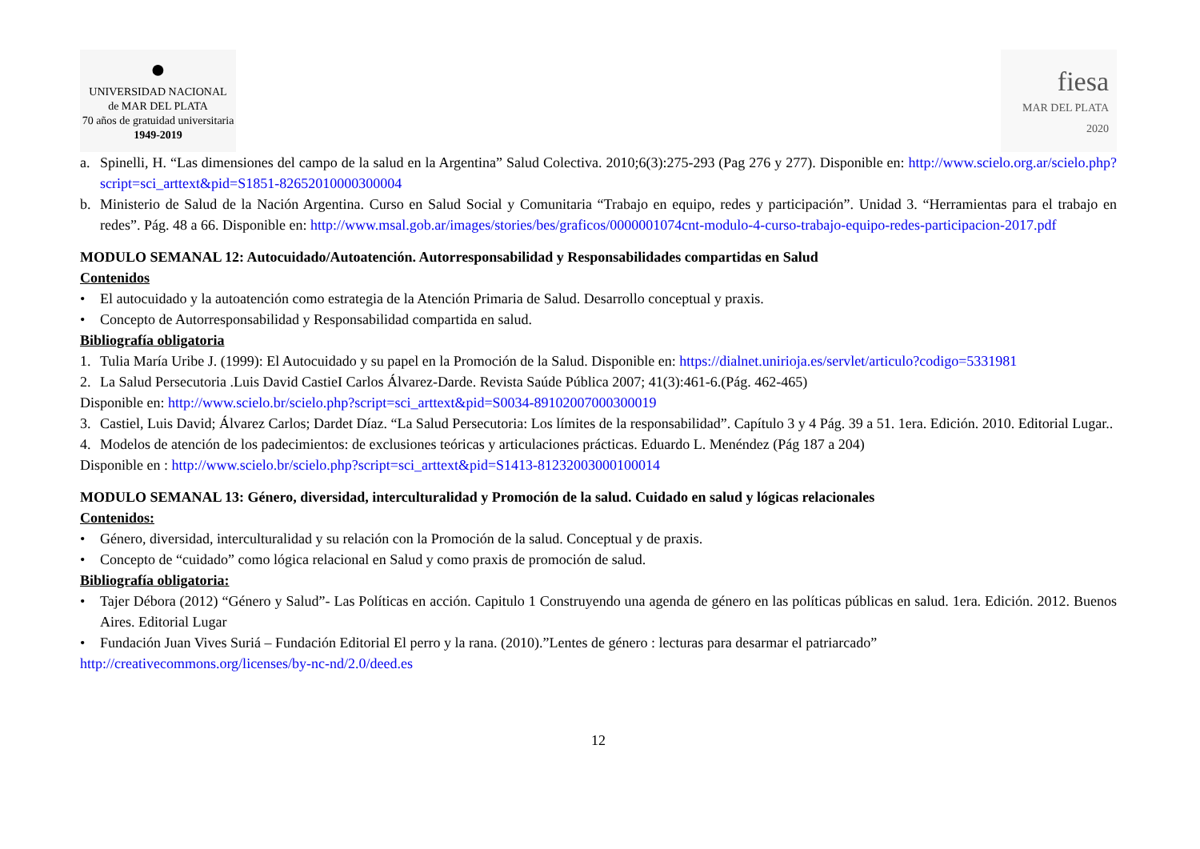●
UNIVERSIDAD NACIONAL
de MAR DEL PLATA
70 años de gratuidad universitaria
1949-2019
fiesa
MAR DEL PLATA
2020
a. Spinelli, H. “Las dimensiones del campo de la salud en la Argentina” Salud Colectiva. 2010;6(3):275-293 (Pag 276 y 277). Disponible en: http://www.scielo.org.ar/scielo.php?script=sci_arttext&pid=S1851-82652010000300004
b. Ministerio de Salud de la Nación Argentina. Curso en Salud Social y Comunitaria “Trabajo en equipo, redes y participación”. Unidad 3. “Herramientas para el trabajo en redes”. Pág. 48 a 66. Disponible en: http://www.msal.gob.ar/images/stories/bes/graficos/0000001074cnt-modulo-4-curso-trabajo-equipo-redes-participacion-2017.pdf
MODULO SEMANAL 12: Autocuidado/Autoatención. Autorresponsabilidad y Responsabilidades compartidas en Salud
Contenidos
• El autocuidado y la autoatención como estrategia de la Atención Primaria de Salud. Desarrollo conceptual y praxis.
• Concepto de Autorresponsabilidad y Responsabilidad compartida en salud.
Bibliografía obligatoria
1. Tulia María Uribe J. (1999): El Autocuidado y su papel en la Promoción de la Salud. Disponible en: https://dialnet.unirioja.es/servlet/articulo?codigo=5331981
2. La Salud Persecutoria .Luis David CastieI Carlos Álvarez-Darde. Revista Saúde Pública 2007; 41(3):461-6.(Pág. 462-465)
Disponible en: http://www.scielo.br/scielo.php?script=sci_arttext&pid=S0034-89102007000300019
3. Castiel, Luis David; Álvarez Carlos; Dardet Díaz. “La Salud Persecutoria: Los límites de la responsabilidad”. Capítulo 3 y 4 Pág. 39 a 51. 1era. Edición. 2010. Editorial Lugar..
4. Modelos de atención de los padecimientos: de exclusiones teóricas y articulaciones prácticas. Eduardo L. Menéndez (Pág 187 a 204)
Disponible en : http://www.scielo.br/scielo.php?script=sci_arttext&pid=S1413-81232003000100014
MODULO SEMANAL 13: Género, diversidad, interculturalidad y Promoción de la salud. Cuidado en salud y lógicas relacionales
Contenidos:
• Género, diversidad, interculturalidad y su relación con la Promoción de la salud. Conceptual y de praxis.
• Concepto de “cuidado” como lógica relacional en Salud y como praxis de promoción de salud.
Bibliografía obligatoria:
• Tajer Débora (2012) “Género y Salud”- Las Políticas en acción. Capitulo 1 Construyendo una agenda de género en las políticas públicas en salud. 1era. Edición. 2012. Buenos Aires. Editorial Lugar
• Fundación Juan Vives Suriá – Fundación Editorial El perro y la rana. (2010).”Lentes de género : lecturas para desarmar el patriarcado”
http://creativecommons.org/licenses/by-nc-nd/2.0/deed.es
12